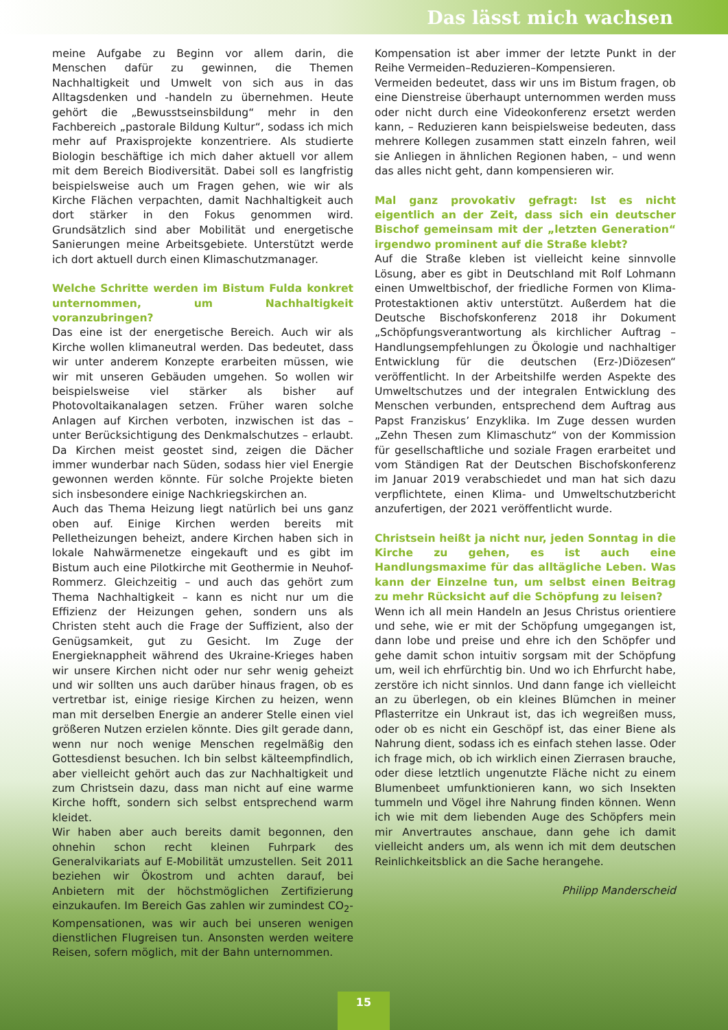Das lässt mich wachsen
meine Aufgabe zu Beginn vor allem darin, die Menschen dafür zu gewinnen, die Themen Nachhaltigkeit und Umwelt von sich aus in das Alltagsdenken und -handeln zu übernehmen. Heute gehört die „Bewusstseinsbildung“ mehr in den Fachbereich „pastorale Bildung Kultur“, sodass ich mich mehr auf Praxisprojekte konzentriere. Als studierte Biologin beschäftige ich mich daher aktuell vor allem mit dem Bereich Biodiversität. Dabei soll es langfristig beispielsweise auch um Fragen gehen, wie wir als Kirche Flächen verpachten, damit Nachhaltigkeit auch dort stärker in den Fokus genommen wird. Grundsätzlich sind aber Mobilität und energetische Sanierungen meine Arbeitsgebiete. Unterstützt werde ich dort aktuell durch einen Klimaschutzmanager.
Welche Schritte werden im Bistum Fulda konkret unternommen, um Nachhaltigkeit voranzubringen?
Das eine ist der energetische Bereich. Auch wir als Kirche wollen klimaneutral werden. Das bedeutet, dass wir unter anderem Konzepte erarbeiten müssen, wie wir mit unseren Gebäuden umgehen. So wollen wir beispielsweise viel stärker als bisher auf Photovoltaikanalagen setzen. Früher waren solche Anlagen auf Kirchen verboten, inzwischen ist das – unter Berücksichtigung des Denkmalschutzes – erlaubt. Da Kirchen meist geostet sind, zeigen die Dächer immer wunderbar nach Süden, sodass hier viel Energie gewonnen werden könnte. Für solche Projekte bieten sich insbesondere einige Nachkriegskirchen an.
Auch das Thema Heizung liegt natürlich bei uns ganz oben auf. Einige Kirchen werden bereits mit Pelletheizungen beheizt, andere Kirchen haben sich in lokale Nahwärmenetze eingekauft und es gibt im Bistum auch eine Pilotkirche mit Geothermie in Neuhof-Rommerz. Gleichzeitig – und auch das gehört zum Thema Nachhaltigkeit – kann es nicht nur um die Effizienz der Heizungen gehen, sondern uns als Christen steht auch die Frage der Suffizient, also der Genügsamkeit, gut zu Gesicht. Im Zuge der Energieknappheit während des Ukraine-Krieges haben wir unsere Kirchen nicht oder nur sehr wenig geheizt und wir sollten uns auch darüber hinaus fragen, ob es vertretbar ist, einige riesige Kirchen zu heizen, wenn man mit derselben Energie an anderer Stelle einen viel größeren Nutzen erzielen könnte. Dies gilt gerade dann, wenn nur noch wenige Menschen regelmäßig den Gottesdienst besuchen. Ich bin selbst kälteempfindlich, aber vielleicht gehört auch das zur Nachhaltigkeit und zum Christsein dazu, dass man nicht auf eine warme Kirche hofft, sondern sich selbst entsprechend warm kleidet.
Wir haben aber auch bereits damit begonnen, den ohnehin schon recht kleinen Fuhrpark des Generalvikariats auf E-Mobilität umzustellen. Seit 2011 beziehen wir Ökostrom und achten darauf, bei Anbietern mit der höchstmöglichen Zertifizierung einzukaufen. Im Bereich Gas zahlen wir zumindest CO<sub>2</sub>-Kompensationen, was wir auch bei unseren wenigen dienstlichen Flugreisen tun. Ansonsten werden weitere Reisen, sofern möglich, mit der Bahn unternommen.
Kompensation ist aber immer der letzte Punkt in der Reihe Vermeiden–Reduzieren–Kompensieren.
Vermeiden bedeutet, dass wir uns im Bistum fragen, ob eine Dienstreise überhaupt unternommen werden muss oder nicht durch eine Videokonferenz ersetzt werden kann, – Reduzieren kann beispielsweise bedeuten, dass mehrere Kollegen zusammen statt einzeln fahren, weil sie Anliegen in ähnlichen Regionen haben, – und wenn das alles nicht geht, dann kompensieren wir.
Mal ganz provokativ gefragt: Ist es nicht eigentlich an der Zeit, dass sich ein deutscher Bischof gemeinsam mit der „letzten Generation“ irgendwo prominent auf die Straße klebt?
Auf die Straße kleben ist vielleicht keine sinnvolle Lösung, aber es gibt in Deutschland mit Rolf Lohmann einen Umweltbischof, der friedliche Formen von Klima-Protestaktionen aktiv unterstützt. Außerdem hat die Deutsche Bischofskonferenz 2018 ihr Dokument „Schöpfungsverantwortung als kirchlicher Auftrag – Handlungsempfehlungen zu Ökologie und nachhaltiger Entwicklung für die deutschen (Erz-)Diözesen“ veröffentlicht. In der Arbeitshilfe werden Aspekte des Umweltschutzes und der integralen Entwicklung des Menschen verbunden, entsprechend dem Auftrag aus Papst Franziskus’ Enzyklika. Im Zuge dessen wurden „Zehn Thesen zum Klimaschutz“ von der Kommission für gesellschaftliche und soziale Fragen erarbeitet und vom Ständigen Rat der Deutschen Bischofskonferenz im Januar 2019 verabschiedet und man hat sich dazu verpflichtete, einen Klima- und Umweltschutzbericht anzufertigen, der 2021 veröffentlicht wurde.
Christsein heißt ja nicht nur, jeden Sonntag in die Kirche zu gehen, es ist auch eine Handlungsmaxime für das alltägliche Leben. Was kann der Einzelne tun, um selbst einen Beitrag zu mehr Rücksicht auf die Schöpfung zu leisen?
Wenn ich all mein Handeln an Jesus Christus orientiere und sehe, wie er mit der Schöpfung umgegangen ist, dann lobe und preise und ehre ich den Schöpfer und gehe damit schon intuitiv sorgsam mit der Schöpfung um, weil ich ehrfürchtig bin. Und wo ich Ehrfurcht habe, zerstöre ich nicht sinnlos. Und dann fange ich vielleicht an zu überlegen, ob ein kleines Blümchen in meiner Pflasterritze ein Unkraut ist, das ich wegreißen muss, oder ob es nicht ein Geschöpf ist, das einer Biene als Nahrung dient, sodass ich es einfach stehen lasse. Oder ich frage mich, ob ich wirklich einen Zierrasen brauche, oder diese letztlich ungenutzte Fläche nicht zu einem Blumenbeet umfunktionieren kann, wo sich Insekten tummeln und Vögel ihre Nahrung finden können. Wenn ich wie mit dem liebenden Auge des Schöpfers mein mir Anvertrautes anschaue, dann gehe ich damit vielleicht anders um, als wenn ich mit dem deutschen Reinlichkeitsblick an die Sache herangehe.
Philipp Manderscheid
15